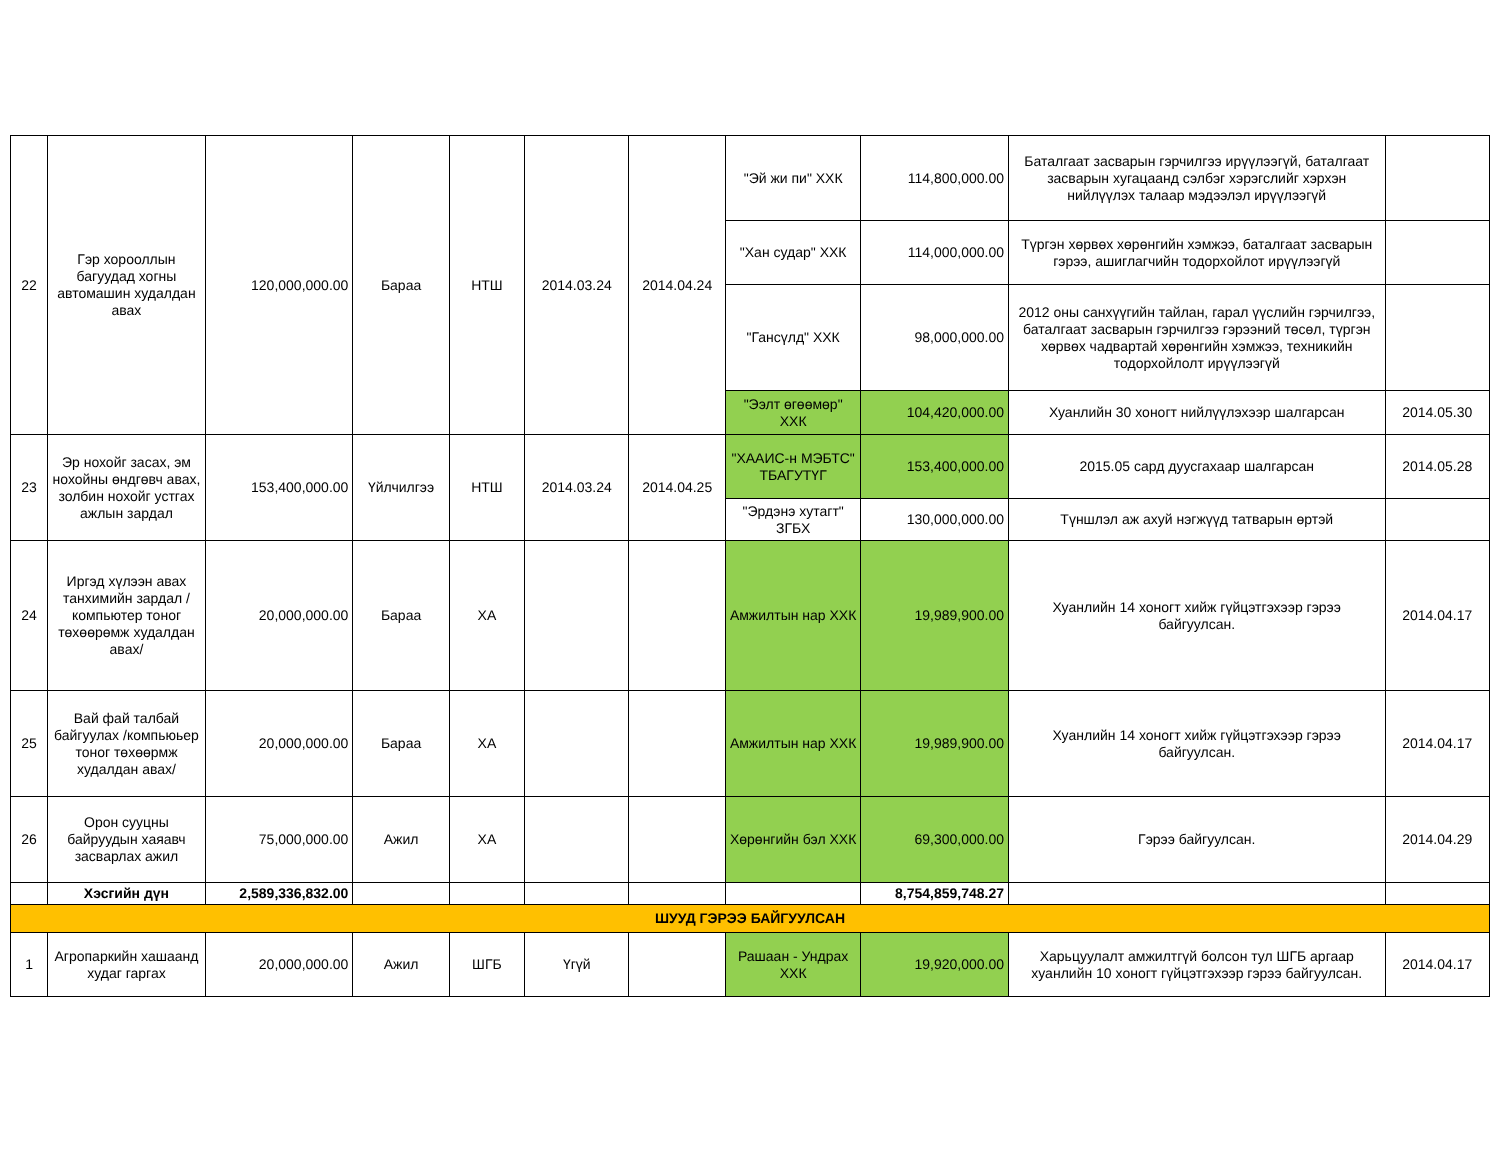| 22 | Гэр хорооллын багуудад хогны автомашин худалдан авах | 120,000,000.00 | Бараа | НТШ | 2014.03.24 | 2014.04.24 | "Эй жи пи" ХХК | 114,800,000.00 | Баталгаат засварын гэрчилгээ ирүүлээгүй, баталгаат засварын хугацаанд сэлбэг хэрэгслийг хэрхэн нийлүүлэх талаар мэдээлэл ирүүлээгүй | |
| | | | | | | | "Хан судар" ХХК | 114,000,000.00 | Түргэн хөрвөх хөрөнгийн хэмжээ, баталгаат засварын гэрээ, ашиглагчийн тодорхойлот ирүүлээгүй | |
| | | | | | | | "Гансүлд" ХХК | 98,000,000.00 | 2012 оны санхүүгийн тайлан, гарал үүслийн гэрчилгээ, баталгаат засварын гэрчилгээ гэрээний төсөл, түргэн хөрвөх чадвартай хөрөнгийн хэмжээ, техникийн тодорхойлолт ирүүлээгүй | |
| | | | | | | | "Ээлт өгөөмөр" ХХК | 104,420,000.00 | Хуанлийн 30 хоногт нийлүүлэхээр шалгарсан | 2014.05.30 |
| 23 | Эр нохойг засах, эм нохойны өндгөвч авах, золбин нохойг устгах ажлын зардал | 153,400,000.00 | Үйлчилгээ | НТШ | 2014.03.24 | 2014.04.25 | "ХААИС-н МЭБТС" ТБАГУТҮГ | 153,400,000.00 | 2015.05 сард дуусгахаар шалгарсан | 2014.05.28 |
| | | | | | | | "Эрдэнэ хутагт" ЗГБХ | 130,000,000.00 | Түншлэл аж ахуй нэгжүүд татварын өртэй | |
| 24 | Иргэд хүлээн авах танхимийн зардал /компьютер тоног төхөөрөмж худалдан авах/ | 20,000,000.00 | Бараа | ХА | | | Амжилтын нар ХХК | 19,989,900.00 | Хуанлийн 14 хоногт хийж гүйцэтгэхээр гэрээ байгуулсан. | 2014.04.17 |
| 25 | Вай фай талбай байгуулах /компьюьер тоног төхөөрмж худалдан авах/ | 20,000,000.00 | Бараа | ХА | | | Амжилтын нар ХХК | 19,989,900.00 | Хуанлийн 14 хоногт хийж гүйцэтгэхээр гэрээ байгуулсан. | 2014.04.17 |
| 26 | Орон сууцны байруудын хаяавч засварлах ажил | 75,000,000.00 | Ажил | ХА | | | Хөрөнгийн бэл ХХК | 69,300,000.00 | Гэрээ байгуулсан. | 2014.04.29 |
| | Хэсгийн дүн | 2,589,336,832.00 | | | | | | 8,754,859,748.27 | | |
| ШУУД ГЭРЭЭ БАЙГУУЛСАН | | | | | | | | | | |
| 1 | Агропаркийн хашаанд худаг гаргах | 20,000,000.00 | Ажил | ШГБ | Үгүй | | Рашаан - Ундрах ХХК | 19,920,000.00 | Харьцуулалт амжилтгүй болсон тул ШГБ аргаар хуанлийн 10 хоногт гүйцэтгэхээр гэрээ байгуулсан. | 2014.04.17 |